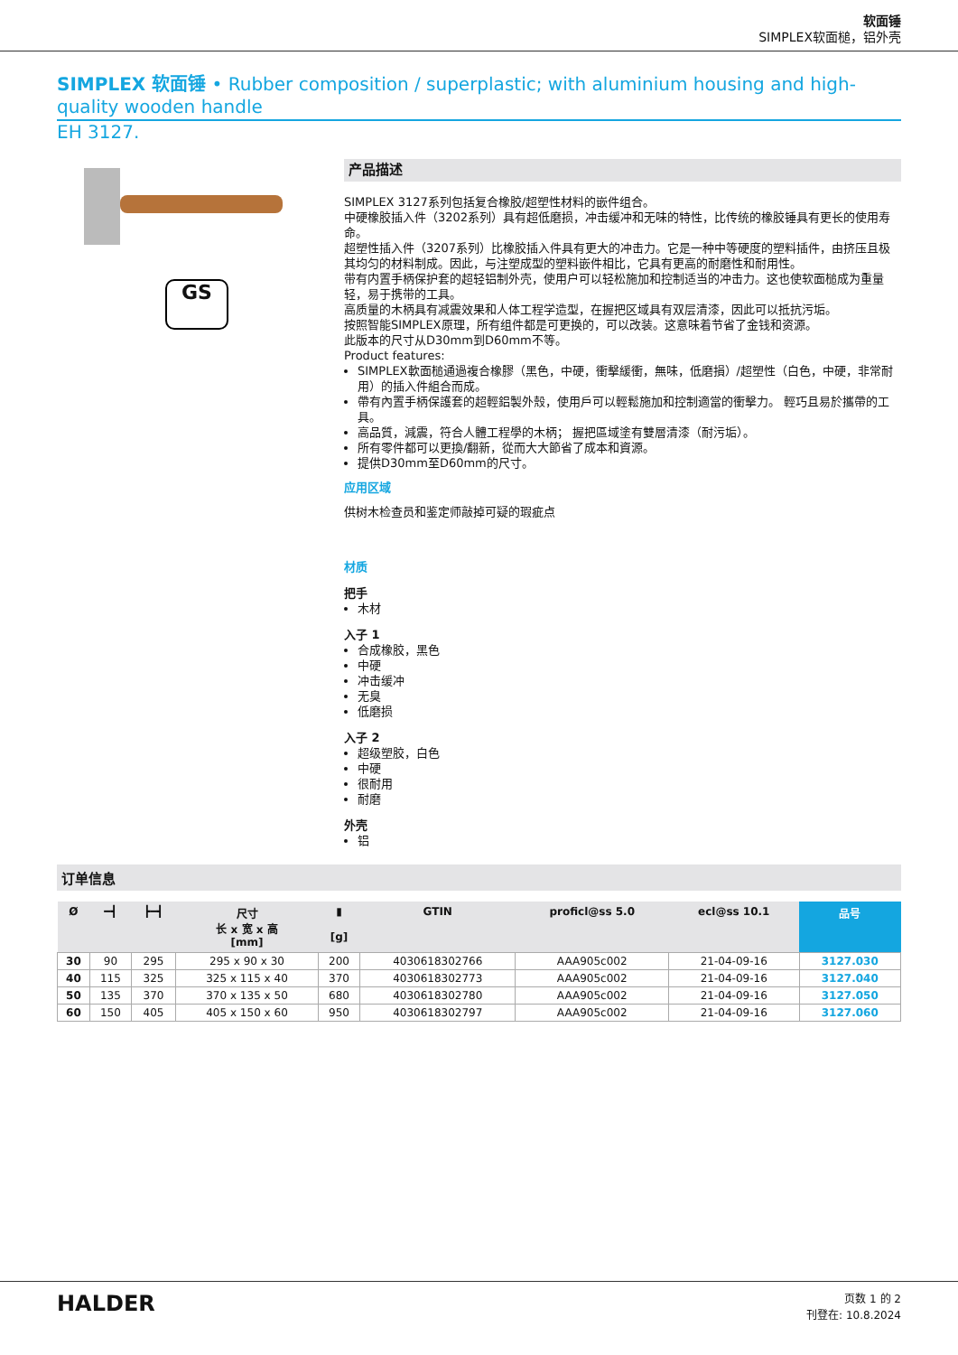软面锤
SIMPLEX软面槌，铝外壳
SIMPLEX 软面锤 • Rubber composition / superplastic; with aluminium housing and high-quality wooden handle
EH 3127.
GS
产品描述
SIMPLEX 3127系列包括复合橡胶/超塑性材料的嵌件组合。
中硬橡胶插入件（3202系列）具有超低磨损，冲击缓冲和无味的特性，比传统的橡胶锤具有更长的使用寿命。
超塑性插入件（3207系列）比橡胶插入件具有更大的冲击力。它是一种中等硬度的塑料插件，由挤压且极其均匀的材料制成。因此，与注塑成型的塑料嵌件相比，它具有更高的耐磨性和耐用性。
带有内置手柄保护套的超轻铝制外壳，使用户可以轻松施加和控制适当的冲击力。这也使软面槌成为重量轻，易于携带的工具。
高质量的木柄具有减震效果和人体工程学造型，在握把区域具有双层清漆，因此可以抵抗污垢。
按照智能SIMPLEX原理，所有组件都是可更换的，可以改装。这意味着节省了金钱和资源。
此版本的尺寸从D30mm到D60mm不等。
Product features:
SIMPLEX軟面槌通過複合橡膠（黑色，中硬，衝擊緩衝，無味，低磨損）/超塑性（白色，中硬，非常耐用）的插入件組合而成。
帶有內置手柄保護套的超輕鋁製外殼，使用戶可以輕鬆施加和控制適當的衝擊力。 輕巧且易於攜帶的工具。
高品質，減震，符合人體工程學的木柄； 握把區域塗有雙層清漆（耐污垢）。
所有零件都可以更換/翻新，從而大大節省了成本和資源。
提供D30mm至D60mm的尺寸。
应用区域
供树木检查员和鉴定师敲掉可疑的瑕疵点
材质
把手
木材
入子 1
合成橡胶，黑色
中硬
冲击缓冲
无臭
低磨损
入子 2
超级塑胶，白色
中硬
很耐用
耐磨
外壳
铝
订单信息
| Ø | ━┫ | ┣━┫ | 尺寸 长 x 宽 x 高 [mm] | ▮ [g] | GTIN | proficl@ss 5.0 | ecl@ss 10.1 | 品号 |
| --- | --- | --- | --- | --- | --- | --- | --- | --- |
| 30 | 90 | 295 | 295 x 90 x 30 | 200 | 4030618302766 | AAA905c002 | 21-04-09-16 | 3127.030 |
| 40 | 115 | 325 | 325 x 115 x 40 | 370 | 4030618302773 | AAA905c002 | 21-04-09-16 | 3127.040 |
| 50 | 135 | 370 | 370 x 135 x 50 | 680 | 4030618302780 | AAA905c002 | 21-04-09-16 | 3127.050 |
| 60 | 150 | 405 | 405 x 150 x 60 | 950 | 4030618302797 | AAA905c002 | 21-04-09-16 | 3127.060 |
HALDER
页数 1 的 2
刊登在: 10.8.2024